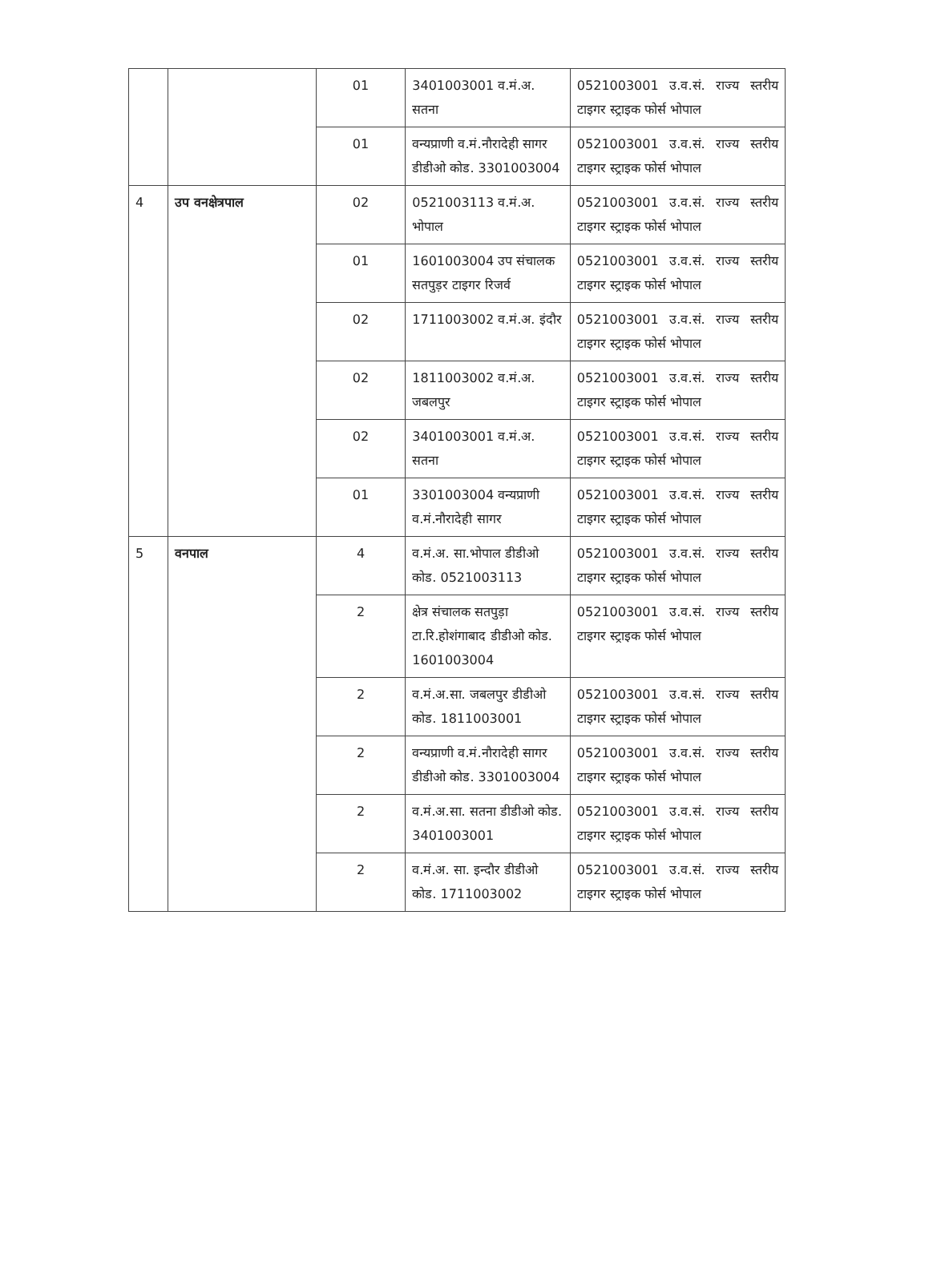| | | 01 | 3401003001 व.मं.अ. सतना | 0521003001 उ.व.सं. राज्य स्तरीय टाइगर स्ट्राइक फोर्स भोपाल |
| | | 01 | वन्यप्राणी व.मं.नौरादेही सागर डीडीओ कोड. 3301003004 | 0521003001 उ.व.सं. राज्य स्तरीय टाइगर स्ट्राइक फोर्स भोपाल |
| 4 | उप वनक्षेत्रपाल | 02 | 0521003113 व.मं.अ. भोपाल | 0521003001 उ.व.सं. राज्य स्तरीय टाइगर स्ट्राइक फोर्स भोपाल |
| | | 01 | 1601003004 उप संचालक सतपुड़र टाइगर रिजर्व | 0521003001 उ.व.सं. राज्य स्तरीय टाइगर स्ट्राइक फोर्स भोपाल |
| | | 02 | 1711003002 व.मं.अ. इंदौर | 0521003001 उ.व.सं. राज्य स्तरीय टाइगर स्ट्राइक फोर्स भोपाल |
| | | 02 | 1811003002 व.मं.अ. जबलपुर | 0521003001 उ.व.सं. राज्य स्तरीय टाइगर स्ट्राइक फोर्स भोपाल |
| | | 02 | 3401003001 व.मं.अ. सतना | 0521003001 उ.व.सं. राज्य स्तरीय टाइगर स्ट्राइक फोर्स भोपाल |
| | | 01 | 3301003004 वन्यप्राणी व.मं.नौरादेही सागर | 0521003001 उ.व.सं. राज्य स्तरीय टाइगर स्ट्राइक फोर्स भोपाल |
| 5 | वनपाल | 4 | व.मं.अ. सा.भोपाल डीडीओ कोड. 0521003113 | 0521003001 उ.व.सं. राज्य स्तरीय टाइगर स्ट्राइक फोर्स भोपाल |
| | | 2 | क्षेत्र संचालक सतपुड़ा टा.रि.होशंगाबाद डीडीओ कोड. 1601003004 | 0521003001 उ.व.सं. राज्य स्तरीय टाइगर स्ट्राइक फोर्स भोपाल |
| | | 2 | व.मं.अ.सा. जबलपुर डीडीओ कोड. 1811003001 | 0521003001 उ.व.सं. राज्य स्तरीय टाइगर स्ट्राइक फोर्स भोपाल |
| | | 2 | वन्यप्राणी व.मं.नौरादेही सागर डीडीओ कोड. 3301003004 | 0521003001 उ.व.सं. राज्य स्तरीय टाइगर स्ट्राइक फोर्स भोपाल |
| | | 2 | व.मं.अ.सा. सतना डीडीओ कोड. 3401003001 | 0521003001 उ.व.सं. राज्य स्तरीय टाइगर स्ट्राइक फोर्स भोपाल |
| | | 2 | व.मं.अ. सा. इन्दौर डीडीओ कोड. 1711003002 | 0521003001 उ.व.सं. राज्य स्तरीय टाइगर स्ट्राइक फोर्स भोपाल |